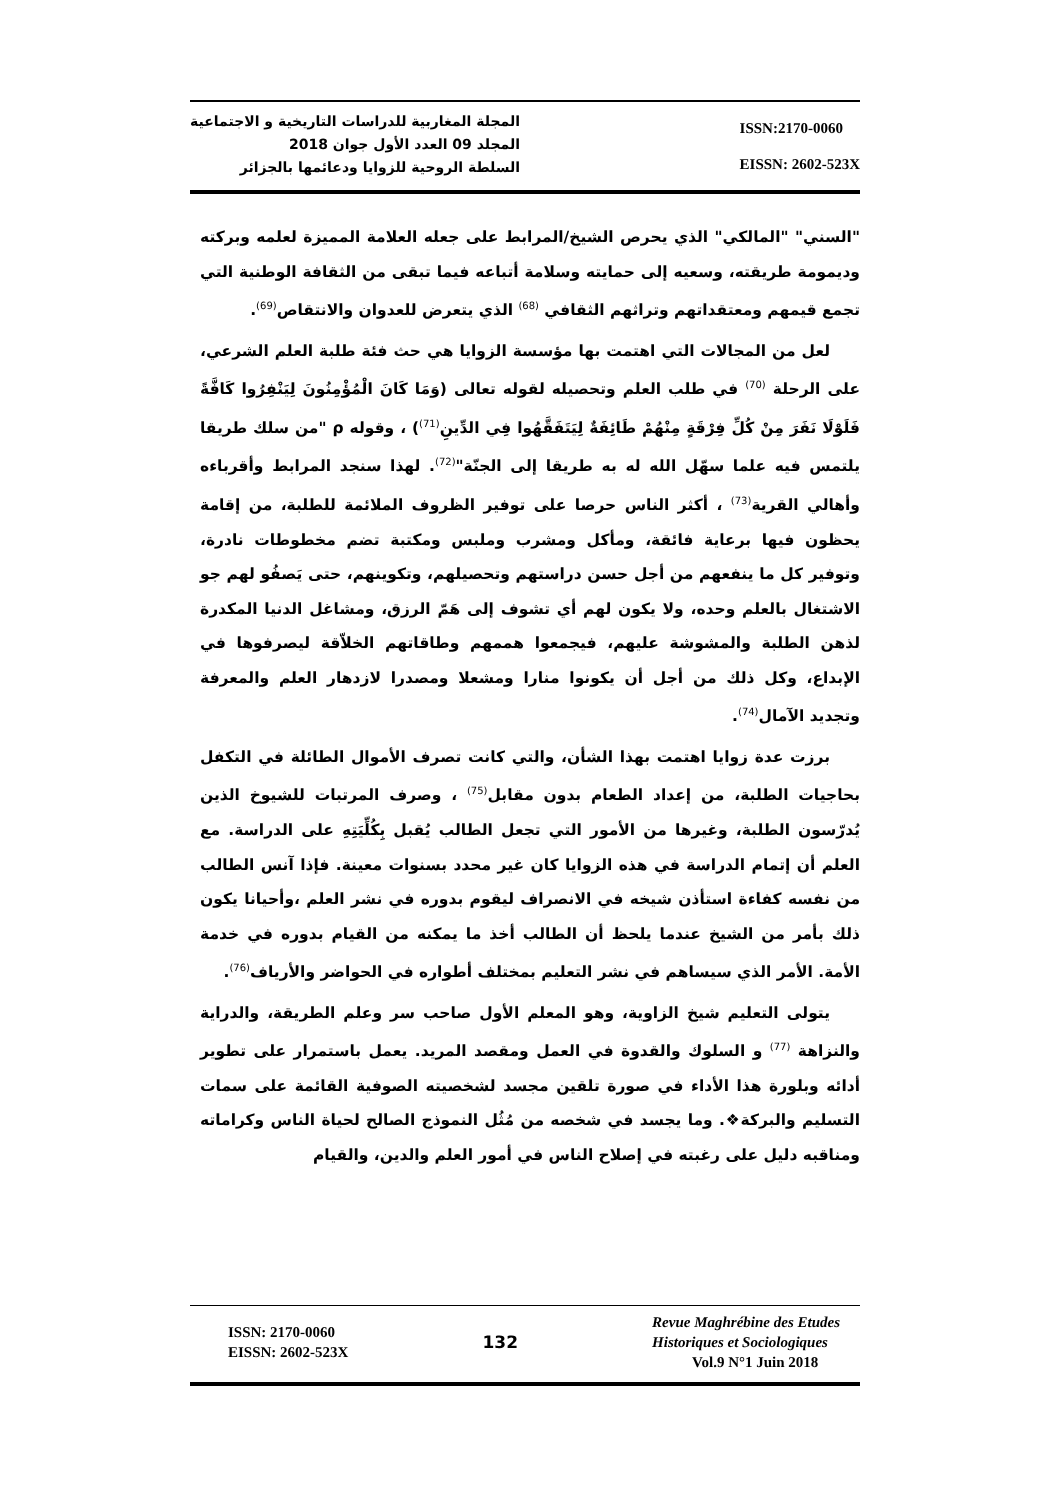المجلة المغاربية للدراسات التاريخية و الاجتماعية
المجلد 09 العدد الأول جوان 2018
السلطة الروحية للزوايا ودعائمها بالجزائر
ISSN:2170-0060
EISSN: 2602-523X
"السني" "المالكي" الذي يحرص الشيخ/المرابط على جعله العلامة المميزة لعلمه وبركته وديمومة طريقته، وسعيه إلى حمايته وسلامة أتباعه فيما تبقى من الثقافة الوطنية التي تجمع قيمهم ومعتقداتهم وتراثهم الثقافي <sup>(68)</sup> الذي يتعرض للعدوان والانتقاص<sup>(69)</sup>.
لعل من المجالات التي اهتمت بها مؤسسة الزوايا هي حث فئة طلبة العلم الشرعي، على الرحلة <sup>(70)</sup> في طلب العلم وتحصيله لقوله تعالى (وَمَا كَانَ الْمُؤْمِنُونَ لِيَنْفِرُوا كَافَّةً فَلَوْلَا نَفَرَ مِنْ كُلِّ فِرْقَةٍ مِنْهُمْ طَائِفَةٌ لِيَتَفَقَّهُوا فِي الدِّينِ<sup>(71)</sup>) ، وقوله ρ "من سلك طريقا يلتمس فيه علما سهّل الله له به طريقا إلى الجنّة"<sup>(72)</sup>. لهذا سنجد المرابط وأقرباءه وأهالي القرية<sup>(73)</sup> ، أكثر الناس حرصا على توفير الظروف الملائمة للطلبة، من إقامة يحظون فيها برعاية فائقة، ومأكل ومشرب وملبس ومكتبة تضم مخطوطات نادرة، وتوفير كل ما ينفعهم من أجل حسن دراستهم وتحصيلهم، وتكوينهم، حتى يَصفُو لهم جو الاشتغال بالعلم وحده، ولا يكون لهم أي تشوف إلى هَمّ الرزق، ومشاغل الدنيا المكدرة لذهن الطلبة والمشوشة عليهم، فيجمعوا هممهم وطاقاتهم الخلاّقة ليصرفوها في الإبداع، وكل ذلك من أجل أن يكونوا منارا ومشعلا ومصدرا لازدهار العلم والمعرفة وتجديد الآمال<sup>(74)</sup>.
برزت عدة زوايا اهتمت بهذا الشأن، والتي كانت تصرف الأموال الطائلة في التكفل بحاجيات الطلبة، من إعداد الطعام بدون مقابل<sup>(75)</sup> ، وصرف المرتبات للشيوخ الذين يُدرّسون الطلبة، وغيرها من الأمور التي تجعل الطالب يُقبل بِكُلِّيَتِهِ على الدراسة. مع العلم أن إتمام الدراسة في هذه الزوايا كان غير محدد بسنوات معينة. فإذا آنس الطالب من نفسه كفاءة استأذن شيخه في الانصراف ليقوم بدوره في نشر العلم ،وأحيانا يكون ذلك بأمر من الشيخ عندما يلحظ أن الطالب أخذ ما يمكنه من القيام بدوره في خدمة الأمة. الأمر الذي سيساهم في نشر التعليم بمختلف أطواره في الحواضر والأرياف<sup>(76)</sup>.
يتولى التعليم شيخ الزاوية، وهو المعلم الأول صاحب سر وعلم الطريقة، والدراية والنزاهة <sup>(77)</sup> و السلوك والقدوة في العمل ومقصد المريد. يعمل باستمرار على تطوير أدائه وبلورة هذا الأداء في صورة تلقين مجسد لشخصيته الصوفية القائمة على سمات التسليم والبركة❖. وما يجسد في شخصه من مُثُل النموذج الصالح لحياة الناس وكراماته ومناقبه دليل على رغبته في إصلاح الناس في أمور العلم والدين، والقيام
ISSN: 2170-0060
EISSN: 2602-523X
132
Revue Maghrébine des Etudes
Historiques et Sociologiques
Vol.9 N°1 Juin 2018